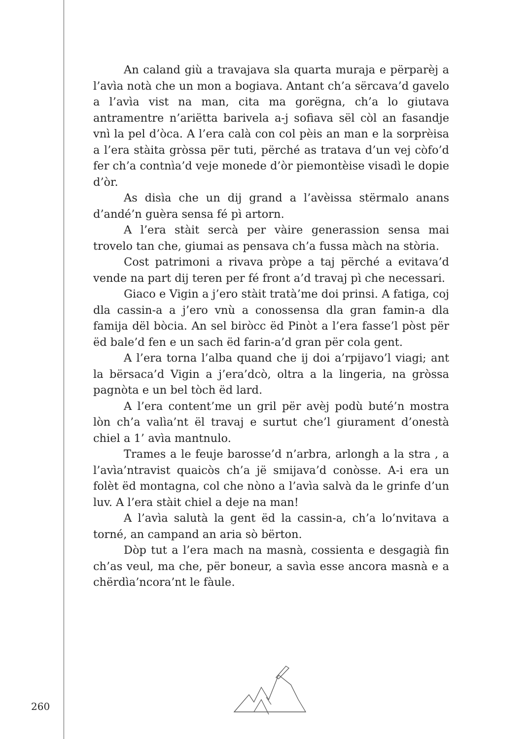An caland giù a travajava sla quarta muraja e përparèj a l’avìa notà che un mon a bogiava. Antant ch’a sërcava’d gavelo a l’avìa vist na man, cita ma gorëgna, ch’a lo giutava antramentre n’ariëtta barivela a-j sofiava sël còl an fasandje vnì la pel d’òca. A l’era calà con col pèis an man e la sorprèisa a l’era stàita gròssa për tuti, përché as tratava d’un vej còfo’d fer ch’a contnìa’d veje monede d’òr piemontèise visadì le dopie d’òr.
As disìa che un dij grand a l’avèissa stërmalo anans d’andé’n guèra sensa fé pì artorn.
A l’era stàit sercà per vàire generassion sensa mai trovelo tan che, giumai as pensava ch’a fussa màch na stòria.
Cost patrimoni a rivava pròpe a taj përché a evitava’d vende na part dij teren per fé front a’d travaj pì che necessari.
Giaco e Vigin a j’ero stàit tratà’me doi prinsi. A fatiga, coj dla cassin-a a j’ero vnù a conossensa dla gran famin-a dla famija dël bòcia. An sel biròcc ëd Pinòt a l’era fasse’l pòst për ëd bale’d fen e un sach ëd farin-a’d gran për cola gent.
A l’era torna l’alba quand che ij doi a’rpijavo’l viagi; ant la bërsaca’d Vigin a j’era’dcò, oltra a la lingeria, na gròssa pagnòta e un bel tòch ëd lard.
A l’era content’me un gril për avèj podù buté’n mostra lòn ch’a valìa’nt ël travaj e surtut che’l giurament d’onestà chiel a 1’ avìa mantnulo.
Trames a le feuje barosse’d n’arbra, arlongh a la stra , a l’avìa’ntravist quaicòs ch’a jë smijava’d conòsse. A-i era un folèt ëd montagna, col che nòno a l’avìa salvà da le grinfe d’un luv. A l’era stàit chiel a deje na man!
A l’avìa salutà la gent ëd la cassin-a, ch’a lo’nvitava a torné, an campand an aria sò bërton.
Dòp tut a l’era mach na masnà, cossienta e desgagià fin ch’as veul, ma che, për boneur, a savìa esse ancora masnà e a chërdìa’ncora’nt le fàule.
260